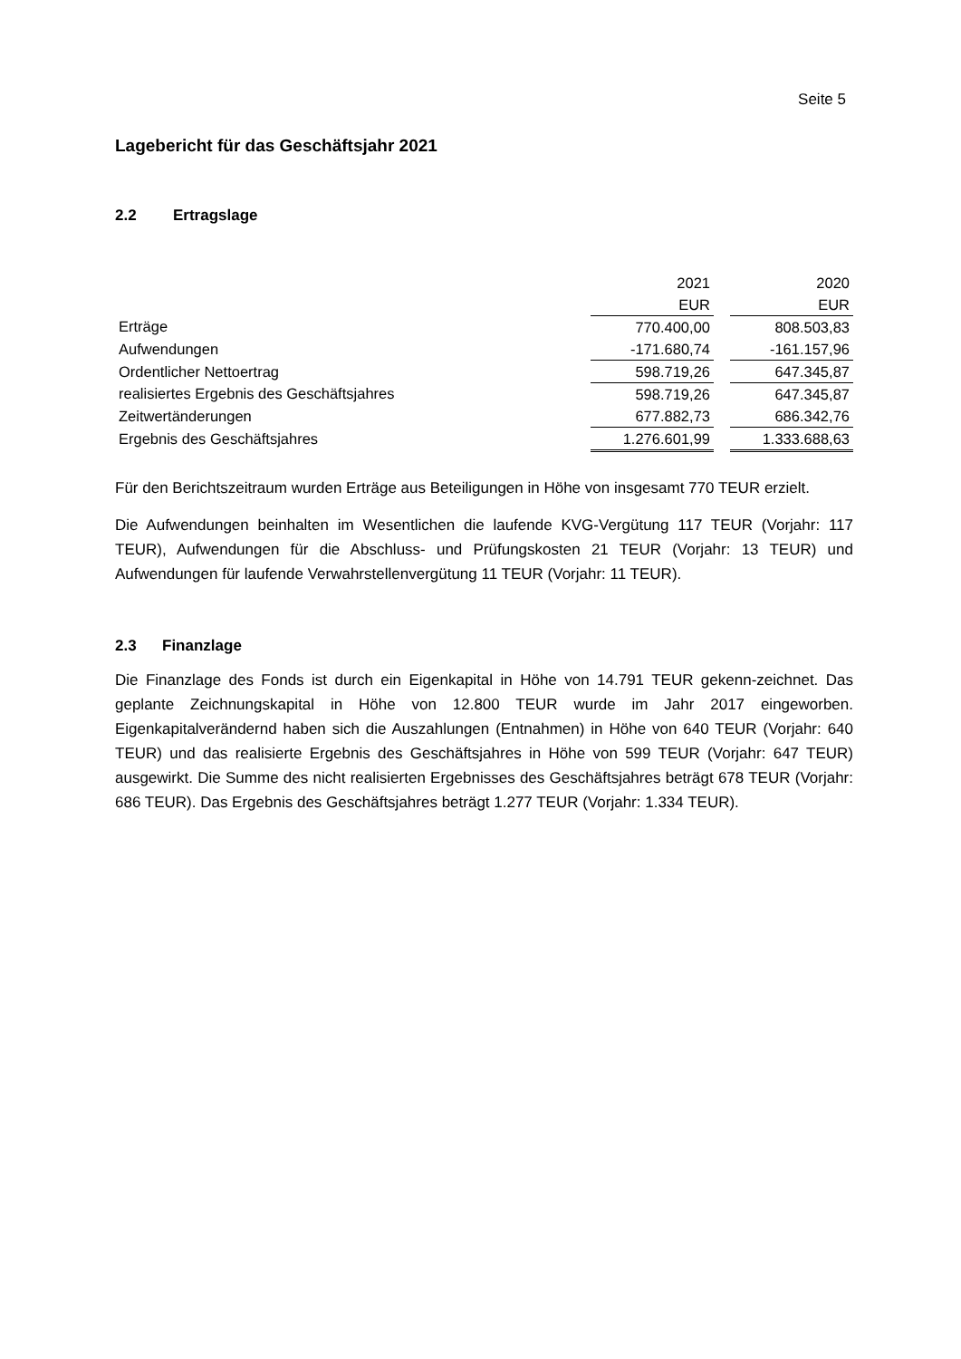Seite 5
Lagebericht für das Geschäftsjahr 2021
2.2 Ertragslage
| | 2021 | | 2020 |
| | EUR | | EUR |
| Erträge | 770.400,00 | | 808.503,83 |
| Aufwendungen | -171.680,74 | | -161.157,96 |
| Ordentlicher Nettoertrag | 598.719,26 | | 647.345,87 |
| realisiertes Ergebnis des Geschäftsjahres | 598.719,26 | | 647.345,87 |
| Zeitwertänderungen | 677.882,73 | | 686.342,76 |
| Ergebnis des Geschäftsjahres | 1.276.601,99 | | 1.333.688,63 |
Für den Berichtszeitraum wurden Erträge aus Beteiligungen in Höhe von insgesamt 770 TEUR erzielt.
Die Aufwendungen beinhalten im Wesentlichen die laufende KVG-Vergütung 117 TEUR (Vorjahr: 117 TEUR), Aufwendungen für die Abschluss- und Prüfungskosten 21 TEUR (Vorjahr: 13 TEUR) und Aufwendungen für laufende Verwahrstellenvergütung 11 TEUR (Vorjahr: 11 TEUR).
2.3 Finanzlage
Die Finanzlage des Fonds ist durch ein Eigenkapital in Höhe von 14.791 TEUR gekenn-zeichnet. Das geplante Zeichnungskapital in Höhe von 12.800 TEUR wurde im Jahr 2017 eingeworben. Eigenkapitalverändernd haben sich die Auszahlungen (Entnahmen) in Höhe von 640 TEUR (Vorjahr: 640 TEUR) und das realisierte Ergebnis des Geschäftsjahres in Höhe von 599 TEUR (Vorjahr: 647 TEUR) ausgewirkt. Die Summe des nicht realisierten Ergebnisses des Geschäftsjahres beträgt 678 TEUR (Vorjahr: 686 TEUR). Das Ergebnis des Geschäftsjahres beträgt 1.277 TEUR (Vorjahr: 1.334 TEUR).